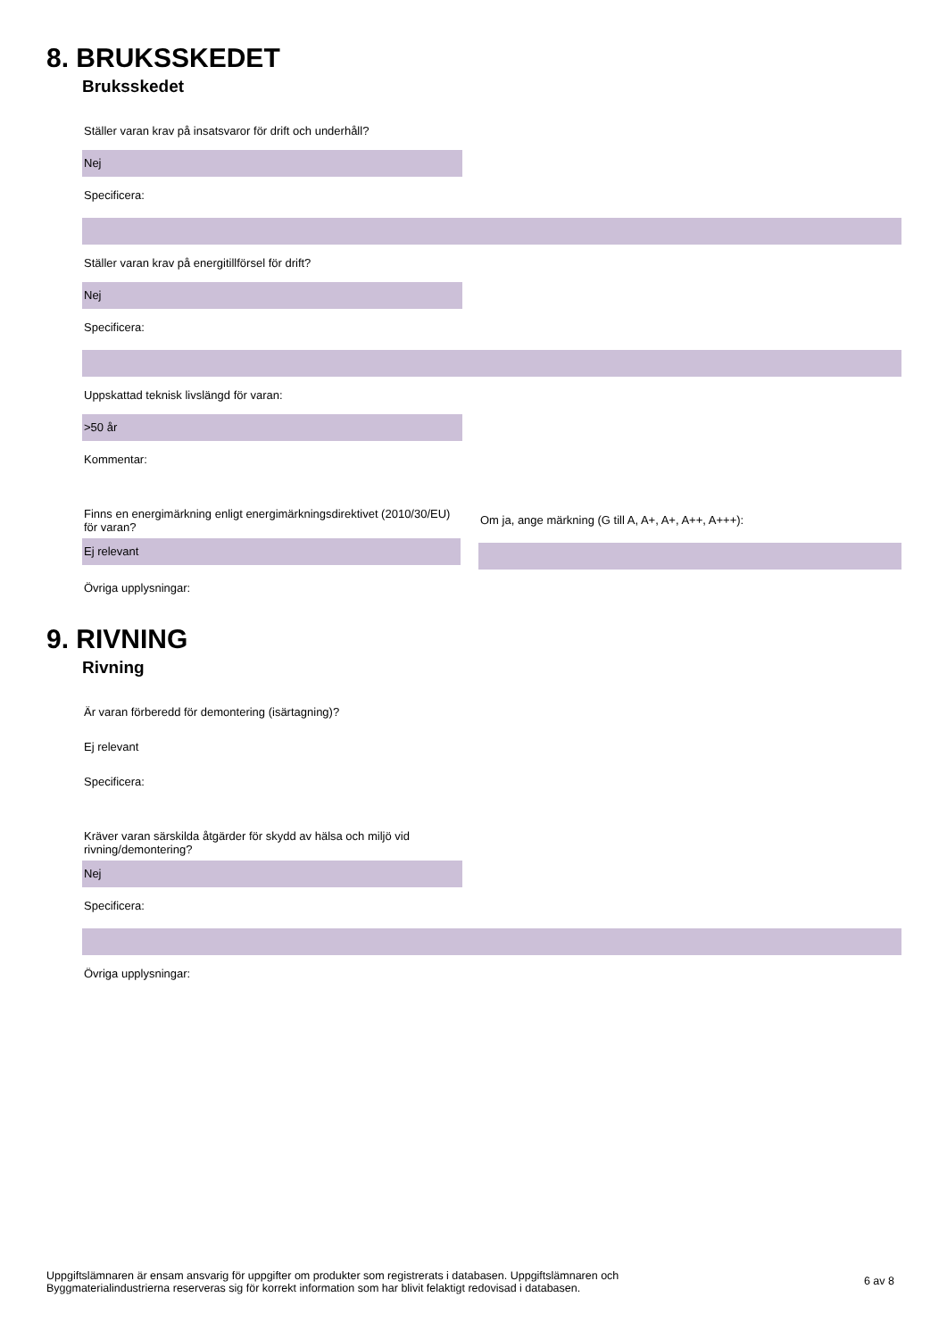8. BRUKSSKEDET
Bruksskedet
Ställer varan krav på insatsvaror för drift och underhåll?
Nej
Specificera:
Ställer varan krav på energitillförsel för drift?
Nej
Specificera:
Uppskattad teknisk livslängd för varan:
>50 år
Kommentar:
Finns en energimärkning enligt energimärkningsdirektivet (2010/30/EU) för varan?
Ej relevant
Om ja, ange märkning (G till A, A+, A+, A++, A+++):
Övriga upplysningar:
9. RIVNING
Rivning
Är varan förberedd för demontering (isärtagning)?
Ej relevant
Specificera:
Kräver varan särskilda åtgärder för skydd av hälsa och miljö vid rivning/demontering?
Nej
Specificera:
Övriga upplysningar:
Uppgiftslämnaren är ensam ansvarig för uppgifter om produkter som registrerats i databasen. Uppgiftslämnaren och
Byggmaterialindustrierna reserveras sig för korrekt information som har blivit felaktigt redovisad i databasen.
6 av 8